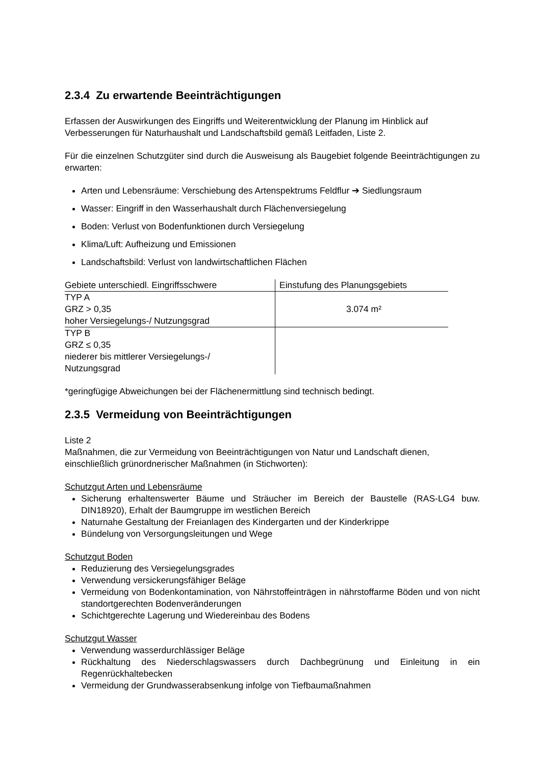2.3.4 Zu erwartende Beeinträchtigungen
Erfassen der Auswirkungen des Eingriffs und Weiterentwicklung der Planung im Hinblick auf Verbesserungen für Naturhaushalt und Landschaftsbild gemäß Leitfaden, Liste 2.
Für die einzelnen Schutzgüter sind durch die Ausweisung als Baugebiet folgende Beeinträchtigungen zu erwarten:
Arten und Lebensräume: Verschiebung des Artenspektrums Feldflur ➔ Siedlungsraum
Wasser: Eingriff in den Wasserhaushalt durch Flächenversiegelung
Boden: Verlust von Bodenfunktionen durch Versiegelung
Klima/Luft: Aufheizung und Emissionen
Landschaftsbild: Verlust von landwirtschaftlichen Flächen
| Gebiete unterschiedl. Eingriffsschwere | Einstufung des Planungsgebiets |
| --- | --- |
| TYP A GRZ > 0,35 hoher Versiegelungs-/ Nutzungsgrad | 3.074 m² |
| TYP B GRZ ≤ 0,35 niederer bis mittlerer Versiegelungs-/ Nutzungsgrad | |
*geringfügige Abweichungen bei der Flächenermittlung sind technisch bedingt.
2.3.5 Vermeidung von Beeinträchtigungen
Liste 2
Maßnahmen, die zur Vermeidung von Beeinträchtigungen von Natur und Landschaft dienen, einschließlich grünordnerischer Maßnahmen (in Stichworten):
Schutzgut Arten und Lebensräume
Sicherung erhaltenswerter Bäume und Sträucher im Bereich der Baustelle (RAS-LG4 buw. DIN18920), Erhalt der Baumgruppe im westlichen Bereich
Naturnahe Gestaltung der Freianlagen des Kindergarten und der Kinderkrippe
Bündelung von Versorgungsleitungen und Wege
Schutzgut Boden
Reduzierung des Versiegelungsgrades
Verwendung versickerungsfähiger Beläge
Vermeidung von Bodenkontamination, von Nährstoffeinträgen in nährstoffarme Böden und von nicht standortgerechten Bodenveränderungen
Schichtgerechte Lagerung und Wiedereinbau des Bodens
Schutzgut Wasser
Verwendung wasserdurchlässiger Beläge
Rückhaltung des Niederschlagswassers durch Dachbegrünung und Einleitung in ein Regenrückhaltebecken
Vermeidung der Grundwasserabsenkung infolge von Tiefbaumaßnahmen